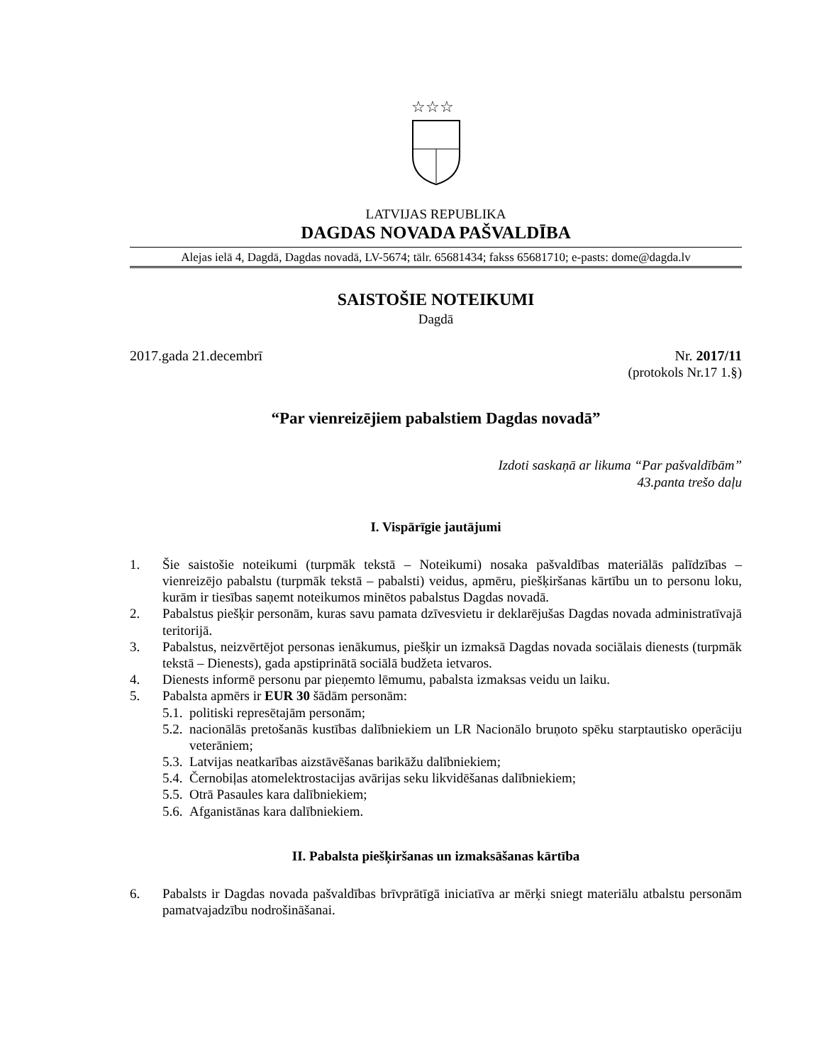☆☆☆
LATVIJAS REPUBLIKA
DAGDAS NOVADA PAŠVALDĪBA
Alejas ielā 4, Dagdā, Dagdas novadā, LV-5674; tālr. 65681434; fakss 65681710; e-pasts: dome@dagda.lv
SAISTOŠIE NOTEIKUMI
Dagdā
2017.gada 21.decembrī Nr. 2017/11
(protokols Nr.17 1.§)
“Par vienreizējiem pabalstiem Dagdas novadā”
Izdoti saskaņā ar likuma “Par pašvaldībām”
43.panta trešo daļu
I. Vispārīgie jautājumi
1. Šie saistošie noteikumi (turpmāk tekstā – Noteikumi) nosaka pašvaldības materiālās palīdzības – vienreizējo pabalstu (turpmāk tekstā – pabalsti) veidus, apmēru, piešķiršanas kārtību un to personu loku, kurām ir tiesības saņemt noteikumos minētos pabalstus Dagdas novadā.
2. Pabalstus piešķir personām, kuras savu pamata dzīvesvietu ir deklarējušas Dagdas novada administratīvajā teritorijā.
3. Pabalstus, neizvērtējot personas ienākumus, piešķir un izmaksā Dagdas novada sociālais dienests (turpmāk tekstā – Dienests), gada apstiprinātā sociālā budžeta ietvaros.
4. Dienests informē personu par pieņemto lēmumu, pabalsta izmaksas veidu un laiku.
5. Pabalsta apmērs ir EUR 30 šādām personām:
5.1. politiski represētajām personām;
5.2. nacionālās pretošanās kustības dalībniekiem un LR Nacionālo bruņoto spēku starptautisko operāciju veterāniem;
5.3. Latvijas neatkarības aizstāvēšanas barikāžu dalībniekiem;
5.4. Černobiļas atomelektrostacijas avārijas seku likvidēšanas dalībniekiem;
5.5. Otrā Pasaules kara dalībniekiem;
5.6. Afganistānas kara dalībniekiem.
II. Pabalsta piešķiršanas un izmaksāšanas kārtība
6. Pabalsts ir Dagdas novada pašvaldības brīvprātīgā iniciatīva ar mērķi sniegt materiālu atbalstu personām pamatvajadzību nodrošināšanai.